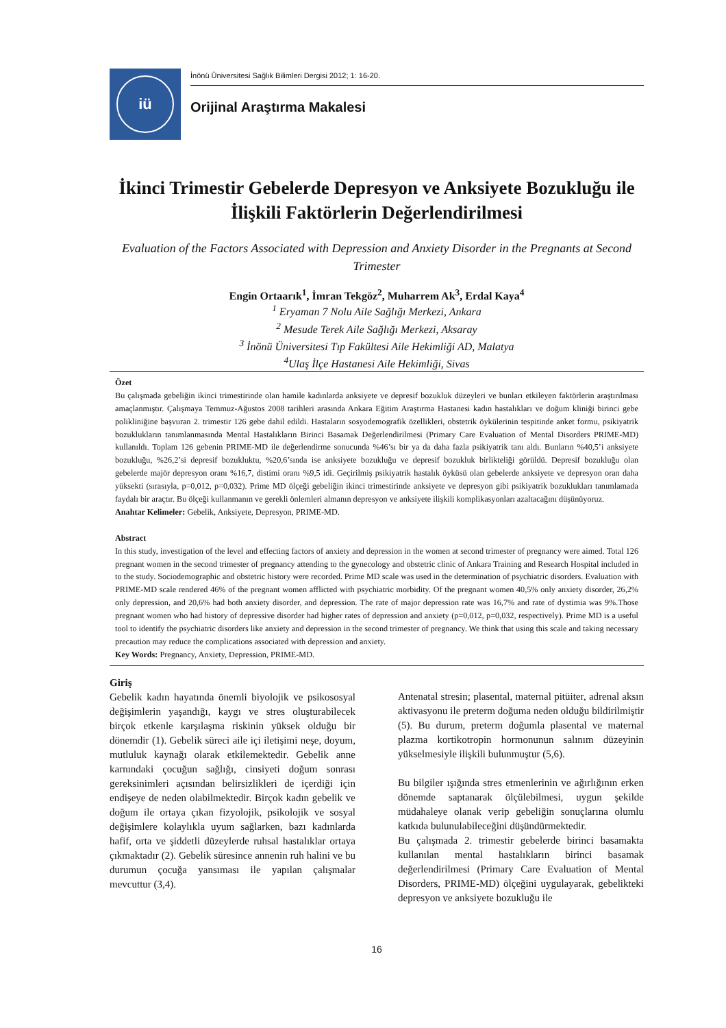iü
İnönü Üniversitesi Sağlık Bilimleri Dergisi 2012; 1: 16-20.
Orijinal Araştırma Makalesi
İkinci Trimestir Gebelerde Depresyon ve Anksiyete Bozukluğu ile İlişkili Faktörlerin Değerlendirilmesi
Evaluation of the Factors Associated with Depression and Anxiety Disorder in the Pregnants at Second Trimester
Engin Ortaarık<sup>1</sup>, İmran Tekgöz<sup>2</sup>, Muharrem Ak<sup>3</sup>, Erdal Kaya<sup>4</sup>
<sup>1</sup> Eryaman 7 Nolu Aile Sağlığı Merkezi, Ankara
<sup>2</sup> Mesude Terek Aile Sağlığı Merkezi, Aksaray
<sup>3</sup> İnönü Üniversitesi Tıp Fakültesi Aile Hekimliği AD, Malatya
<sup>4</sup> Ulaş İlçe Hastanesi Aile Hekimliği, Sivas
Özet
Bu çalışmada gebeliğin ikinci trimestirinde olan hamile kadınlarda anksiyete ve depresif bozukluk düzeyleri ve bunları etkileyen faktörlerin araştırılması amaçlanmıştır. Çalışmaya Temmuz-Ağustos 2008 tarihleri arasında Ankara Eğitim Araştırma Hastanesi kadın hastalıkları ve doğum kliniği birinci gebe polikliniğine başvuran 2. trimestir 126 gebe dahil edildi. Hastaların sosyodemografik özellikleri, obstetrik öykülerinin tespitinde anket formu, psikiyatrik bozuklukların tanımlanmasında Mental Hastalıkların Birinci Basamak Değerlendirilmesi (Primary Care Evaluation of Mental Disorders PRIME-MD) kullanıldı. Toplam 126 gebenin PRIME-MD ile değerlendirme sonucunda %46’sı bir ya da daha fazla psikiyatrik tanı aldı. Bunların %40,5’i anksiyete bozukluğu, %26,2’si depresif bozukluktu, %20,6’sında ise anksiyete bozukluğu ve depresif bozukluk birlikteliği görüldü. Depresif bozukluğu olan gebelerde majör depresyon oranı %16,7, distimi oranı %9,5 idi. Geçirilmiş psikiyatrik hastalık öyküsü olan gebelerde anksiyete ve depresyon oran daha yüksekti (sırasıyla, p=0,012, p=0,032). Prime MD ölçeği gebeliğin ikinci trimestirinde anksiyete ve depresyon gibi psikiyatrik bozuklukları tanımlamada faydalı bir araçtır. Bu ölçeği kullanmanın ve gerekli önlemleri almanın depresyon ve anksiyete ilişkili komplikasyonları azaltacağını düşünüyoruz.
Anahtar Kelimeler: Gebelik, Anksiyete, Depresyon, PRIME-MD.
Abstract
In this study, investigation of the level and effecting factors of anxiety and depression in the women at second trimester of pregnancy were aimed. Total 126 pregnant women in the second trimester of pregnancy attending to the gynecology and obstetric clinic of Ankara Training and Research Hospital included in to the study. Sociodemographic and obstetric history were recorded. Prime MD scale was used in the determination of psychiatric disorders. Evaluation with PRIME-MD scale rendered 46% of the pregnant women afflicted with psychiatric morbidity. Of the pregnant women 40,5% only anxiety disorder, 26,2% only depression, and 20,6% had both anxiety disorder, and depression. The rate of major depression rate was 16,7% and rate of dystimia was 9%.Those pregnant women who had history of depressive disorder had higher rates of depression and anxiety (p=0,012, p=0,032, respectively). Prime MD is a useful tool to identify the psychiatric disorders like anxiety and depression in the second trimester of pregnancy. We think that using this scale and taking necessary precaution may reduce the complications associated with depression and anxiety.
Key Words: Pregnancy, Anxiety, Depression, PRIME-MD.
Giriş
Gebelik kadın hayatında önemli biyolojik ve psikososyal değişimlerin yaşandığı, kaygı ve stres oluşturabilecek birçok etkenle karşılaşma riskinin yüksek olduğu bir dönemdir (1). Gebelik süreci aile içi iletişimi neşe, doyum, mutluluk kaynağı olarak etkilemektedir. Gebelik anne karnındaki çocuğun sağlığı, cinsiyeti doğum sonrası gereksinimleri açısından belirsizlikleri de içerdiği için endişeye de neden olabilmektedir. Birçok kadın gebelik ve doğum ile ortaya çıkan fizyolojik, psikolojik ve sosyal değişimlere kolaylıkla uyum sağlarken, bazı kadınlarda hafif, orta ve şiddetli düzeylerde ruhsal hastalıklar ortaya çıkmaktadır (2). Gebelik süresince annenin ruh halini ve bu durumun çocuğa yansıması ile yapılan çalışmalar mevcuttur (3,4).
Antenatal stresin; plasental, maternal pitüiter, adrenal aksın aktivasyonu ile preterm doğuma neden olduğu bildirilmiştir (5). Bu durum, preterm doğumla plasental ve maternal plazma kortikotropin hormonunun salınım düzeyinin yükselmesiyle ilişkili bulunmuştur (5,6).
Bu bilgiler ışığında stres etmenlerinin ve ağırlığının erken dönemde saptanarak ölçülebilmesi, uygun şekilde müdahaleye olanak verip gebeliğin sonuçlarına olumlu katkıda bulunulabileceğini düşündürmektedir.
Bu çalışmada 2. trimestir gebelerde birinci basamakta kullanılan mental hastalıkların birinci basamak değerlendirilmesi (Primary Care Evaluation of Mental Disorders, PRIME-MD) ölçeğini uygulayarak, gebelikteki depresyon ve anksiyete bozukluğu ile
16